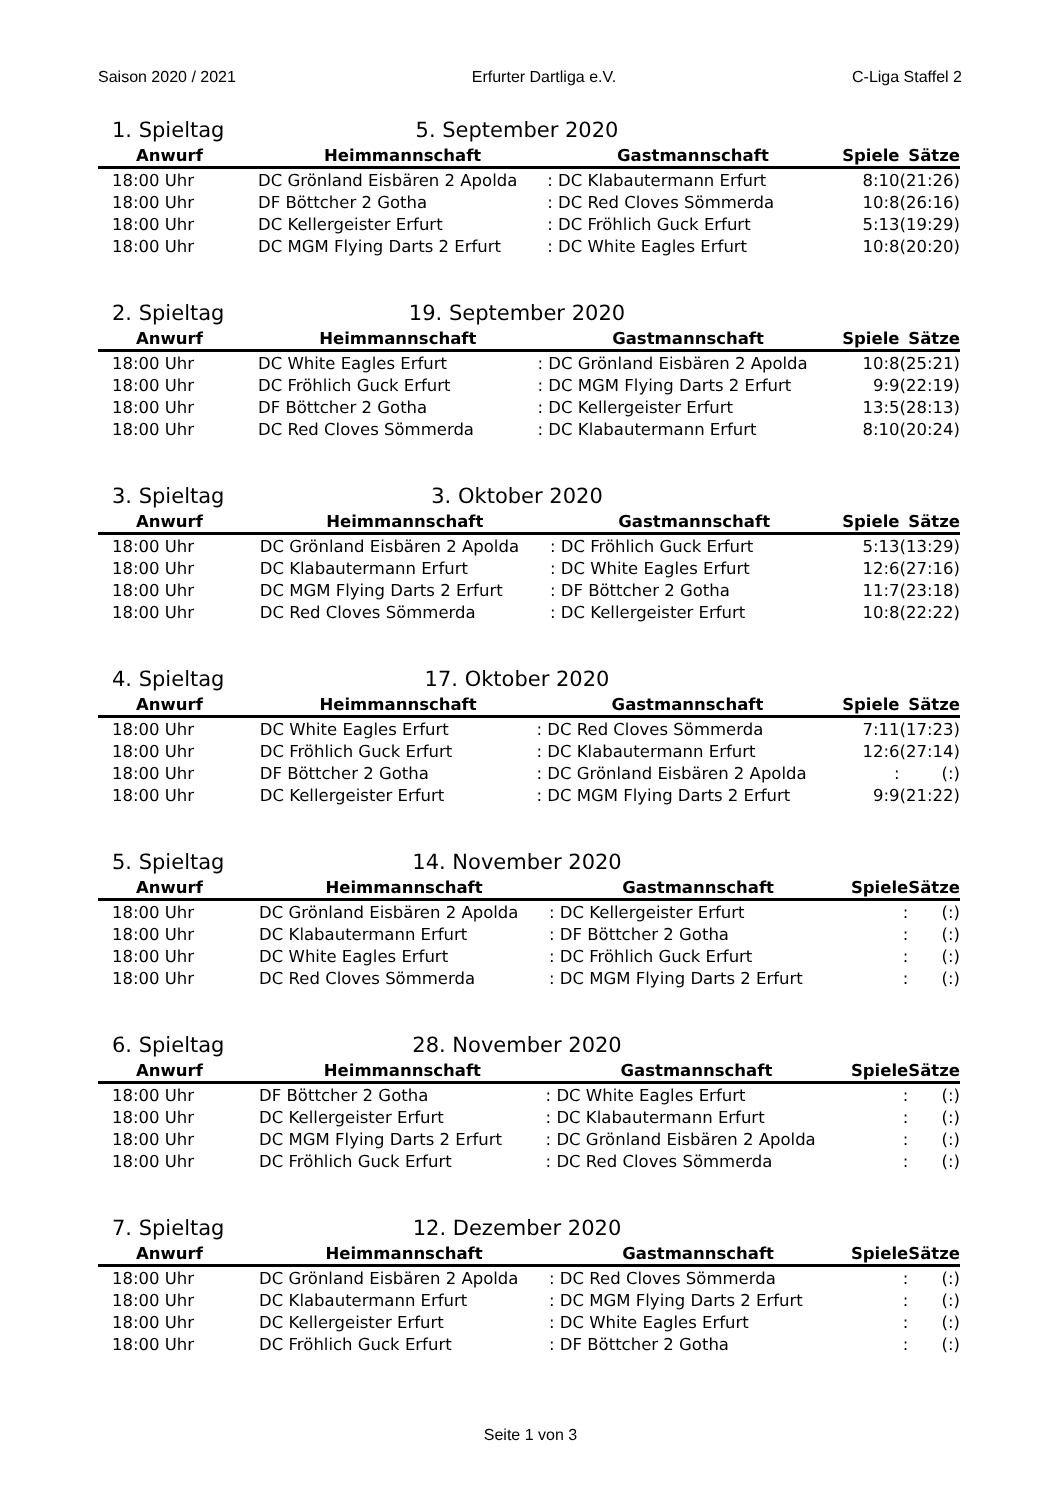Saison 2020 / 2021 Erfurter Dartliga e.V. C-Liga Staffel 2
1. Spieltag 5. September 2020
| Anwurf | Heimmannschaft | Gastmannschaft | Spiele | Sätze |
| --- | --- | --- | --- | --- |
| 18:00 Uhr | DC Grönland Eisbären 2 Apolda | : DC Klabautermann Erfurt | 8:10 | (21:26) |
| 18:00 Uhr | DF Böttcher 2 Gotha | : DC Red Cloves Sömmerda | 10:8 | (26:16) |
| 18:00 Uhr | DC Kellergeister Erfurt | : DC Fröhlich Guck Erfurt | 5:13 | (19:29) |
| 18:00 Uhr | DC MGM Flying Darts 2 Erfurt | : DC White Eagles Erfurt | 10:8 | (20:20) |
2. Spieltag 19. September 2020
| Anwurf | Heimmannschaft | Gastmannschaft | Spiele | Sätze |
| --- | --- | --- | --- | --- |
| 18:00 Uhr | DC White Eagles Erfurt | : DC Grönland Eisbären 2 Apolda | 10:8 | (25:21) |
| 18:00 Uhr | DC Fröhlich Guck Erfurt | : DC MGM Flying Darts 2 Erfurt | 9:9 | (22:19) |
| 18:00 Uhr | DF Böttcher 2 Gotha | : DC Kellergeister Erfurt | 13:5 | (28:13) |
| 18:00 Uhr | DC Red Cloves Sömmerda | : DC Klabautermann Erfurt | 8:10 | (20:24) |
3. Spieltag 3. Oktober 2020
| Anwurf | Heimmannschaft | Gastmannschaft | Spiele | Sätze |
| --- | --- | --- | --- | --- |
| 18:00 Uhr | DC Grönland Eisbären 2 Apolda | : DC Fröhlich Guck Erfurt | 5:13 | (13:29) |
| 18:00 Uhr | DC Klabautermann Erfurt | : DC White Eagles Erfurt | 12:6 | (27:16) |
| 18:00 Uhr | DC MGM Flying Darts 2 Erfurt | : DF Böttcher 2 Gotha | 11:7 | (23:18) |
| 18:00 Uhr | DC Red Cloves Sömmerda | : DC Kellergeister Erfurt | 10:8 | (22:22) |
4. Spieltag 17. Oktober 2020
| Anwurf | Heimmannschaft | Gastmannschaft | Spiele | Sätze |
| --- | --- | --- | --- | --- |
| 18:00 Uhr | DC White Eagles Erfurt | : DC Red Cloves Sömmerda | 7:11 | (17:23) |
| 18:00 Uhr | DC Fröhlich Guck Erfurt | : DC Klabautermann Erfurt | 12:6 | (27:14) |
| 18:00 Uhr | DF Böttcher 2 Gotha | : DC Grönland Eisbären 2 Apolda | : | (:) |
| 18:00 Uhr | DC Kellergeister Erfurt | : DC MGM Flying Darts 2 Erfurt | 9:9 | (21:22) |
5. Spieltag 14. November 2020
| Anwurf | Heimmannschaft | Gastmannschaft | Spiele | Sätze |
| --- | --- | --- | --- | --- |
| 18:00 Uhr | DC Grönland Eisbären 2 Apolda | : DC Kellergeister Erfurt | : | (:) |
| 18:00 Uhr | DC Klabautermann Erfurt | : DF Böttcher 2 Gotha | : | (:) |
| 18:00 Uhr | DC White Eagles Erfurt | : DC Fröhlich Guck Erfurt | : | (:) |
| 18:00 Uhr | DC Red Cloves Sömmerda | : DC MGM Flying Darts 2 Erfurt | : | (:) |
6. Spieltag 28. November 2020
| Anwurf | Heimmannschaft | Gastmannschaft | Spiele | Sätze |
| --- | --- | --- | --- | --- |
| 18:00 Uhr | DF Böttcher 2 Gotha | : DC White Eagles Erfurt | : | (:) |
| 18:00 Uhr | DC Kellergeister Erfurt | : DC Klabautermann Erfurt | : | (:) |
| 18:00 Uhr | DC MGM Flying Darts 2 Erfurt | : DC Grönland Eisbären 2 Apolda | : | (:) |
| 18:00 Uhr | DC Fröhlich Guck Erfurt | : DC Red Cloves Sömmerda | : | (:) |
7. Spieltag 12. Dezember 2020
| Anwurf | Heimmannschaft | Gastmannschaft | Spiele | Sätze |
| --- | --- | --- | --- | --- |
| 18:00 Uhr | DC Grönland Eisbären 2 Apolda | : DC Red Cloves Sömmerda | : | (:) |
| 18:00 Uhr | DC Klabautermann Erfurt | : DC MGM Flying Darts 2 Erfurt | : | (:) |
| 18:00 Uhr | DC Kellergeister Erfurt | : DC White Eagles Erfurt | : | (:) |
| 18:00 Uhr | DC Fröhlich Guck Erfurt | : DF Böttcher 2 Gotha | : | (:) |
Seite 1 von 3